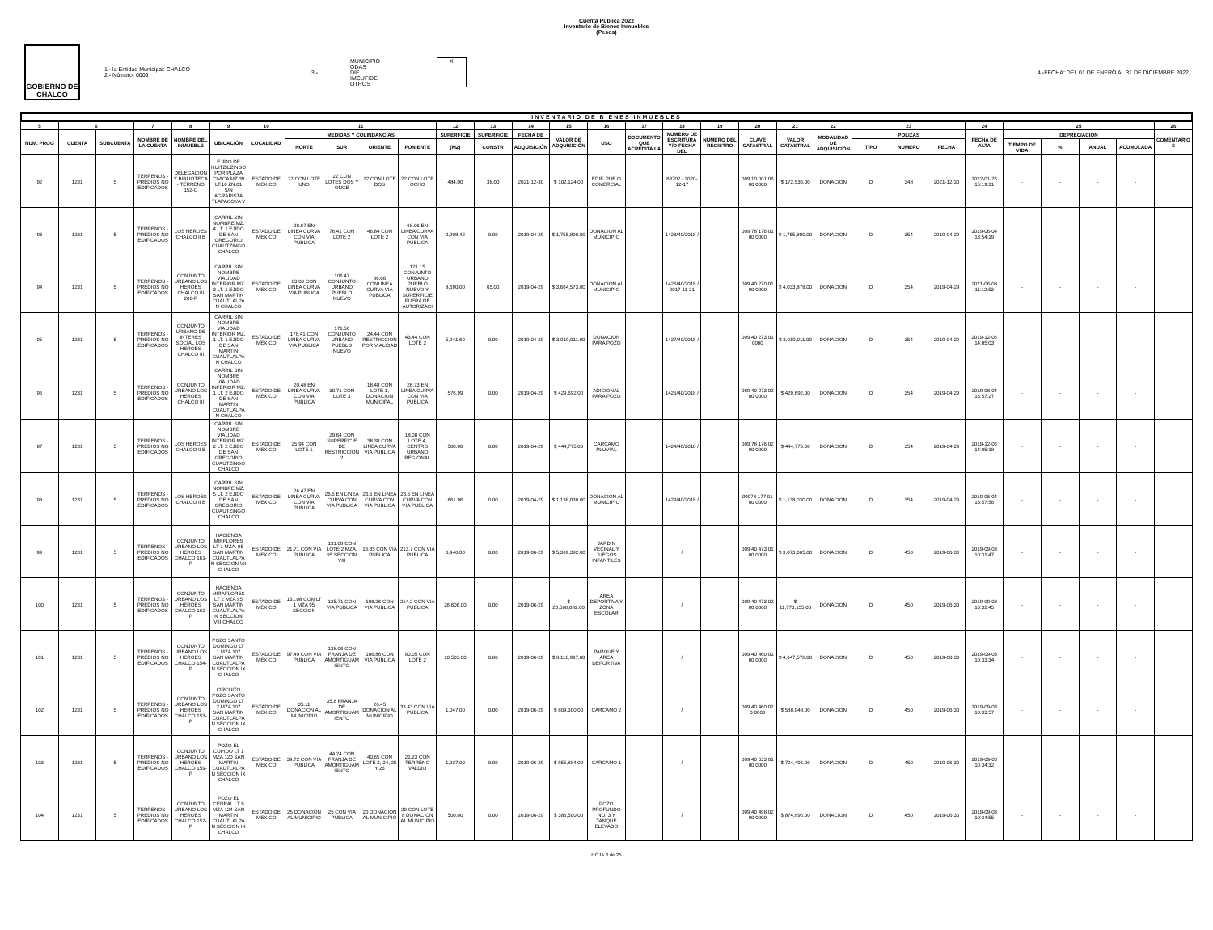Cuenta Pública 2022
Inventario de Bienes Inmuebles
(Pesos)
GOBIERNO DE CHALCO
1.- la Entidad Municipal: CHALCO
2.- Número: 0009
3.-
MUNICIPIO
ODAS
DIF
IMCUFIDE
OTROS
X
4.-FECHA: DEL 01 DE ENERO AL 31 DE DICIEMBRE 2022
INVENTARIO DE BIENES INMUEBLES
| 5 | 6 | | 7 | 8 | 9 | 10 | 11 | | | | 12 | 13 | 14 | 15 | 16 | 17 | 18 | 19 | 20 | 21 | 22 | 23 | | | 24 | 25 | | | | 26 |
| --- | --- | --- | --- | --- | --- | --- | --- | --- | --- | --- | --- | --- | --- | --- | --- | --- | --- | --- | --- | --- | --- | --- | --- | --- | --- | --- | --- | --- | --- | --- |
| NUM. PROG | CUENTA | SUBCUENTA | NOMBRE DE LA CUENTA | NOMBRE DEL INMUEBLE | UBICACIÓN | LOCALIDAD | MEDIDAS Y COLINDANCIAS | | | | SUPERFICIE | SUPERFICIE | FECHA DE | VALOR DE ADQUISICIÓN | USO | DOCUMENTO QUE ACREDITA LA | NUMERO DE ESCRITURA Y/O FECHA DEL | NUMERO DEL REGISTRO | CLAVE CATASTRAL | VALOR CATASTRAL | MODALIDAD DE ADQUISICIÓN | POLIZAS | | | FECHA DE ALTA | DEPRECIACIÓN | | | | COMENTARIOS |
| | | | | | | | NORTE | SUR | ORIENTE | PONIENTE | (M2) | CONSTR | ADQUISICIÓN | | | | | | | | | TIPO | NUMERO | FECHA | | TIEMPO DE VIDA | % | ANUAL | ACUMULADA | |
| 92 | 1231 | 5 | TERRENOS - PREDIOS NO EDIFICADOS | DELEGACION Y BIBLIOTECA - TERRENO 152-C | EJIDO DE HUITZILZINGO POR PLAZA CIVICA MZ.39 LT.10 ZN.01 S/N AGRARISTA TLAPACOYA V | ESTADO DE MEXICO | 22 CON LOTE UNO | 22 CON LOTES DOS Y ONCE | 22 CON LOTE DOS | 22 CON LOTE OCHO | 484.00 | 38.00 | 2021-12-30 | $ 102,124.00 | EDIF. PUB.O COMERCIAL | | 63702 / 2020-12-17 | | 009 10 001 06 00 0000 | $ 172,536.00 | DONACION | D | 348 | 2021-12-30 | 2022-01-26 15:19:31 | - | - | - | - | |
| 93 | 1231 | 5 | TERRENOS - PREDIOS NO EDIFICADOS | LOS HEROES CHALCO II B | CARRIL SIN NOMBRE MZ. 4 LT. 1 EJIDO DE SAN GREGORIO CUAUTZINGO CHALCO | ESTADO DE MEXICO | 28.67 EN LINEA CURVA CON VIA PUBLICA | 76.41 CON LOTE 2 | 46.84 CON LOTE 2 | 68.06 EN LINEA CURVA CON VIA PUBLICA | 2,208.42 | 0.00 | 2019-04-29 | $ 1,755,890.00 | DONACION AL MUNICIPIO | | 1428/40/2018 / | | 009 78 176 01 00 0000 | $ 1,755,890.00 | DONACION | D | 354 | 2019-04-29 | 2019-06-04 13:54:19 | - | - | - | - | |
| 94 | 1231 | 5 | TERRENOS - PREDIOS NO EDIFICADOS | CONJUNTO URBANO LOS HEROES CHALCO III 206-P | CARRIL SIN NOMBRE VIALIDAD INTERIOR MZ. 3 LT. 1 EJIDO SAN MARTIN CUAUTLALPAN CHALCO | ESTADO DE MEXICO | 83.03 CON LINEA CURVA VIA PUBLICA | 106.47 CONJUNTO URBANO PUEBLO NUEVO | 96.66 CONLINEA CURVA VIA PUBLICA | 121.15 CONJUNTO URBANO PUEBLO NUEVO Y SUPERFICIE FUERA DE AUTORIZACI | 8,690.00 | 65.00 | 2019-04-29 | $ 3,664,573.00 | DONACION AL MUNICIPIO | | 1426/40/2018 / 2017-11-21 | | 009 40 270 01 00 0000 | $ 4,033,878.00 | DONACION | D | 354 | 2019-04-29 | 2021-06-08 11:12:53 | - | - | - | - | |
| 95 | 1231 | 5 | TERRENOS - PREDIOS NO EDIFICADOS | CONJUNTO URBANO DE INTERES SOCIAL LOS HEROES CHALCO III | CARRIL SIN NOMBRE VIALIDAD INTERIOR MZ. 1 LT. 1 EJIDO DE SAN MARTIN CUAUTLALPAN CHALCO | ESTADO DE MEXICO | 178.41 CON LINEA CURVA VIA PUBLICA | 171.56 CONJUNTO URBANO PUEBLO NUEVO | 24.44 CON RESTRICCION POR VIALIDAD | 43.44 CON LOTE 2 | 5,941.69 | 0.00 | 2019-04-29 | $ 3,019,011.00 | DONACION PARA POZO | | 1427/40/2018 / | | 009 40 273 01 0000 | $ 3,019,011.00 | DONACION | D | 354 | 2019-04-29 | 2019-12-06 14:05:03 | - | - | - | - | |
| 96 | 1231 | 5 | TERRENOS - PREDIOS NO EDIFICADOS | CONJUNTO URBANO LOS HEROES CHALCO III | CARRIL SIN NOMBRE VIALIDAD INFERIOR MZ. 1 LT. 2 EJIDO DE SAN MARTIN CUAUTLALPAN CHALCO | ESTADO DE MEXICO | 20.48 EN LINEA CURVA CON VIA PUBLICA | 30.71 CON LOTE 3 | 18.48 CON LOTE 1, DONACION MUNICIPAL | 26.73 EN LINEA CURVA CON VIA PUBLICA | 576.99 | 0.00 | 2019-04-29 | $ 429,692.00 | ADICIONAL PARA POZO | | 1425/40/2018 / | | 009 40 273 02 00 0000 | $ 429,692.00 | DONACION | D | 354 | 2019-04-29 | 2019-06-04 13:57:27 | - | - | - | - | |
| 97 | 1231 | 5 | TERRENOS - PREDIOS NO EDIFICADOS | LOS HEROES CHALCO II B | CARRIL SIN NOMBRE VIALIDAD INTERIOR MZ. 2 LT. 2 EJIDO DE SAN GREGORIO CUAUTZINGO CHALCO | ESTADO DE MEXICO | 25.94 CON LOTE 1 | 29.64 CON SUPERFICIE DE RESTRICCION 2 | 38.38 CON LINEA CURVA VIA PUBLICA | 18.08 CON LOTE 4, CENTRO URBANO REGIONAL | 500.00 | 0.00 | 2019-04-29 | $ 444,775.00 | CARCAMO PLUVIAL | | 1424/40/2018 / | | 009 78 176 02 00 0000 | $ 444,775.00 | DONACION | D | 354 | 2019-04-29 | 2019-12-06 14:05:18 | - | - | - | - | |
| 98 | 1231 | 5 | TERRENOS - PREDIOS NO EDIFICADOS | LOS HEROES CHALCO II B | CARRIL SIN NOMBRE MZ. 5 LT. 2 EJIDO DE SAN GREGORIO CUAUTZINGO CHALCO | ESTADO DE MEXICO | 26.47 EN LINEA CURVA CON VIA PUBLICA | 26.5 EN LINEA CURVA CON VIA PUBLICA | 26.5 EN LINEA CURVA CON VIA PUBLICA | 26.5 EN LINEA CURVA CON VIA PUBLICA | 861.96 | 0.00 | 2019-04-29 | $ 1,138,030.00 | DONACION AL MUNICIPIO | | 1429/40/2018 / | | 00978 177 01 00 0000 | $ 1,138,030.00 | DONACION | D | 354 | 2019-04-29 | 2019-06-04 13:57:56 | - | - | - | - | |
| 99 | 1231 | 5 | TERRENOS - PREDIOS NO EDIFICADOS | CONJUNTO URBANO LOS HEROES CHALCO 161-P | HACIENDA MIRFLORES LT 1 MZA. 95 SAN MARTIN CUAUTLALPAN SECCION VII CHALCO | ESTADO DE MEXICO | 21.71 CON VIA PUBLICA | 131.08 CON LOTE 2 MZA. 95 SECCION VIII | 13.35 CON VIA PUBLICA | 213.7 CON VIA PUBLICA | 6,946.00 | 0.00 | 2019-06-29 | $ 5,369,382.00 | JARDIN VECINAL Y JUEGOS INFANTILES | | / | | 009 40 473 01 00 0000 | $ 3,073,605.00 | DONACION | D | 450 | 2019-06-30 | 2019-09-03 10:31:47 | - | - | - | - | |
| 100 | 1231 | 5 | TERRENOS - PREDIOS NO EDIFICADOS | CONJUNTO URBANO LOS HEROES CHALCO 162-P | HACIENDA MIRAFLORES LT 2 MZA 95 SAN MARTIN CUAUTLALPAN SECCION VIII CHALCO | ESTADO DE MEXICO | 131.08 CON LT 1 MZA 95 SECCION | 125.71 CON VIA PUBLICA | 186.26 CON VIA PUBLICA | 214.2 CON VIA PUBLICA | 26,606.00 | 0.00 | 2019-06-29 | $ 20,566,082.00 | AREA DEPORTIVA Y ZONA ESCOLAR | | / | | 009 40 473 02 00 0000 | $ 11,773,155.00 | DONACION | D | 450 | 2019-06-30 | 2019-09-03 10:32:45 | - | - | - | - | |
| 101 | 1231 | 5 | TERRENOS - PREDIOS NO EDIFICADOS | CONJUNTO URBANO LOS HEROES CHALCO 154-P | POZO SANTO DOMINGO LT 1 MZA 107 SAN MARTIN CUAUTLALPAN SECCION IX CHALCO | ESTADO DE MEXICO | 97.49 CON VIA PUBLICA | 138.06 CON FRANJA DE AMORTIGUAMIENTO | 106.86 CON VIA PUBLICA | 90.05 CON LOTE 2 | 10,503.00 | 0.00 | 2019-06-29 | $ 8,118,997.00 | PARQUE Y AREA DEPORTIVA | | / | | 009 40 460 01 00 0000 | $ 4,647,578.00 | DONACION | D | 450 | 2019-06-30 | 2019-09-03 10:33:34 | - | - | - | - | |
| 102 | 1231 | 5 | TERRENOS - PREDIOS NO EDIFICADOS | CONJUNTO URBANO LOS HEROES CHALCO 153-P | CIRCUITO POZO SANTO DOMINGO LT 2 MZA 107 SAN MARTIN CUAUTLALPAN SECCION IX CHALCO | ESTADO DE MEXICO | 35.11 DONACION AL MUNICIPIO | 35.8 FRANJA DE AMORTIGUAMIENTO | 26.45 DONACION AL MUNICIPIO | 33.43 CON VIA PUBLICA | 1,047.00 | 0.00 | 2019-06-29 | $ 809,300.00 | CARCAMO 2 | | / | | 009 40 460 02 0 0000 | $ 588,948.00 | DONACION | D | 450 | 2019-06-30 | 2019-09-03 10:33:57 | - | - | - | - | |
| 103 | 1231 | 5 | TERRENOS - PREDIOS NO EDIFICADOS | CONJUNTO URBANO LOS HEROES CHALCO 159-P | POZO EL CUPIDO LT 1 MZA 120 SAN MARTIN CUAUTLALPAN SECCION IX CHALCO | ESTADO DE MEXICO | 39.72 CON VIA PUBLICA | 44.24 CON FRANJA DE AMORTIGUAMIENTO | 40.65 CON LOTE 2, 24, 25 Y 26 | 21.23 CON TERRENO VALDIO | 1,237.00 | 0.00 | 2019-06-29 | $ 955,884.00 | CARCAMO 1 | | / | | 009 40 533 01 00 0000 | $ 704,496.00 | DONACION | D | 450 | 2019-06-30 | 2019-09-03 10:34:32 | - | - | - | - | |
| 104 | 1231 | 5 | TERRENOS - PREDIOS NO EDIFICADOS | CONJUNTO URBANO LOS HEROES CHALCO 152-P | POZO EL CEDRAL LT 9 MZA 124 SAN MARTIN CUAUTLALPAN SECCION IX CHALCO | ESTADO DE MEXICO | 25 DONACION AL MUNICIPIO | 25 CON VIA PUBLICA | 20 DONACION AL MUNICIPIO | 20 CON LOTE 8 DONACION AL MUNICIPIO | 500.00 | 0.00 | 2019-06-29 | $ 386,500.00 | POZO PROFUNDO NO. 3 Y TANQUE ELEVADO | | / | | 009 40 498 02 00 0000 | $ 874,896.00 | DONACION | D | 450 | 2019-06-30 | 2019-09-03 10:34:55 | - | - | - | - | |
HOJA 8 de 25